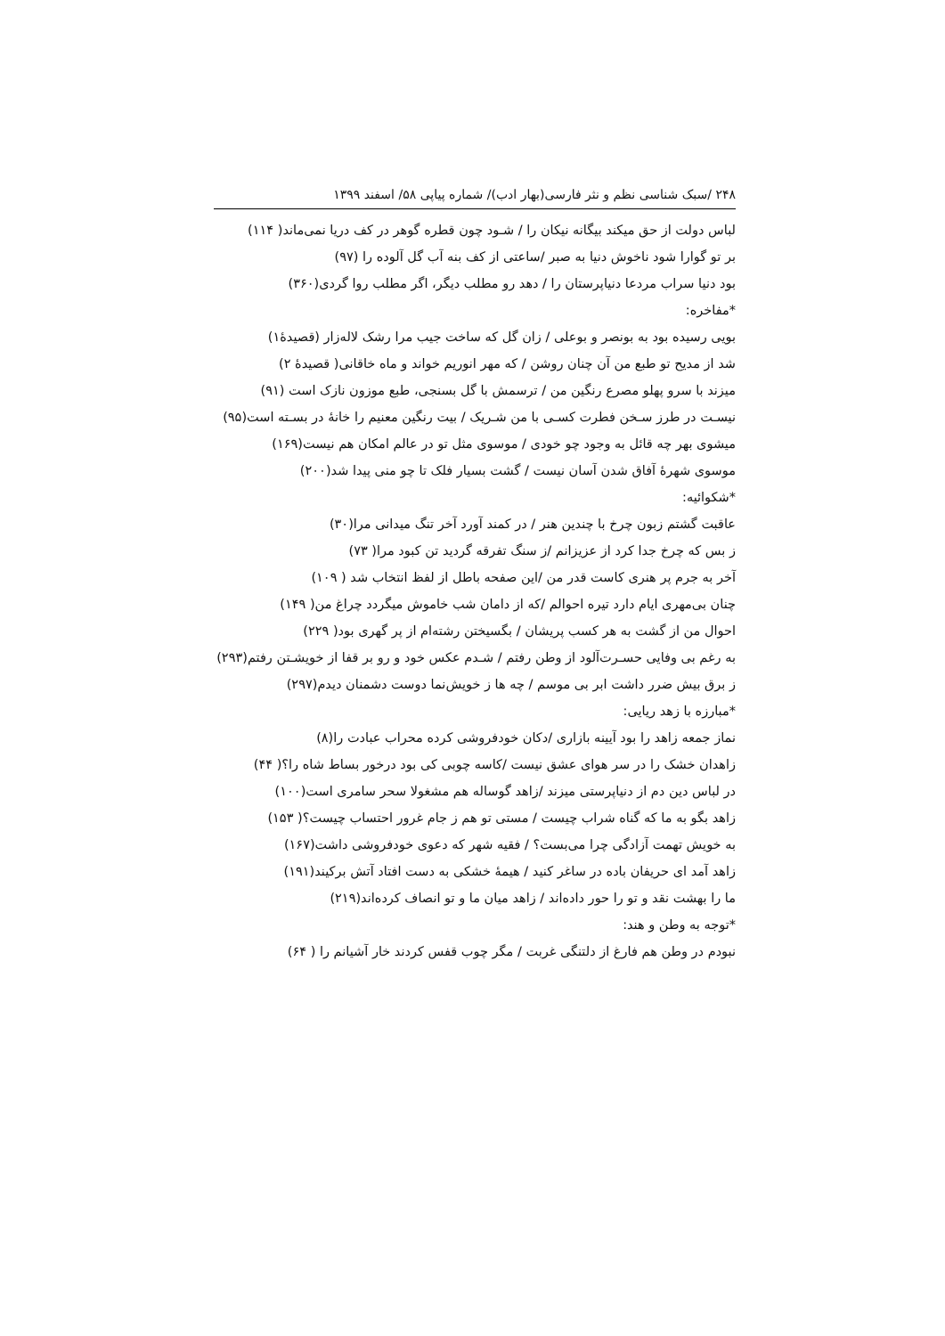۲۴۸ /سبک شناسی نظم و نثر فارسی(بهار ادب)/ شماره پیاپی ۵۸/ اسفند ۱۳۹۹
لباس دولت از حق میکند بیگانه نیکان را / شـود چون قطره گوهر در کف دریا نمی‌ماند( ۱۱۴)
بر تو گوارا شود ناخوش دنیا به صبر /ساعتی از کف بنه آب گل آلوده را (۹۷)
بود دنیا سراب مردعا دنیاپرستان را / دهد رو مطلب دیگر، اگر مطلب روا گردی(۳۶۰)
*مفاخره:
بویی رسیده بود به بونصر و بوعلی / زان گل که ساخت جیب مرا رشک لاله‌زار (قصیدۀ۱)
شد از مدیح تو طبع من آن چنان روشن / که مهر انوریم خواند و ماه خاقانی( قصیدۀ ۲)
میزند با سرو پهلو مصرع رنگین من / ترسمش با گل بسنجی، طبع موزون نازک است (۹۱)
نیسـت در طرز سـخن فطرت کسـی با من شـریک / بیت رنگین معنیم را خانۀ در بسـته است(۹۵)
میشوی بهر چه قائل به وجود چو خودی / موسوی مثل تو در عالم امکان هم نیست(۱۶۹)
موسوی شهرۀ آفاق شدن آسان نیست / گشت بسیار فلک تا چو منی پیدا شد(۲۰۰)
*شکوائیه:
عاقبت گشتم زبون چرخ با چندین هنر / در کمند آورد آخر تنگ میدانی مرا(۳۰)
ز بس که چرخ جدا کرد از عزیزانم /ز سنگ تفرقه گردید تن کبود مرا( ۷۳)
آخر به جرم پر هنری کاست قدر من /این صفحه باطل از لفظ انتخاب شد ( ۱۰۹)
چنان بی‌مهری ایام دارد تیره احوالم /که از دامان شب خاموش میگردد چراغ من( ۱۴۹)
احوال من از گشت به هر کسب پریشان / بگسیختن رشته‌ام از پر گهری بود( ۲۲۹)
به رغم بی وفایی حسـرت‌آلود از وطن رفتم / شـدم عکس خود و رو بر قفا از خویشـتن رفتم(۲۹۳)
ز برق بیش ضرر داشت ابر بی موسم / چه ها ز خویش‌نما دوست دشمنان دیدم(۲۹۷)
*مبارزه با زهد ریایی:
نماز جمعه زاهد را بود آیینه بازاری /دکان خودفروشی کرده محراب عبادت را(۸)
زاهدان خشک را در سر هوای عشق نیست /کاسه چوبی کی بود درخور بساط شاه را؟( ۴۴)
در لباس دین دم از دنیاپرستی میزند /زاهد گوساله هم مشغولا سحر سامری است(۱۰۰)
زاهد بگو به ما که گناه شراب چیست / مستی تو هم ز جام غرور احتساب چیست؟( ۱۵۳)
به خویش تهمت آزادگی چرا می‌بست؟ / فقیه شهر که دعوی خودفروشی داشت(۱۶۷)
زاهد آمد ای حریفان باده در ساغر کنید / هیمۀ خشکی به دست افتاد آتش برکیند(۱۹۱)
ما را بهشت نقد و تو را حور داده‌اند / زاهد میان ما و تو انصاف کرده‌اند(۲۱۹)
*توجه به وطن و هند:
نبودم در وطن هم فارغ از دلتنگی غربت / مگر چوب قفس کردند خار آشیانم را ( ۶۴)